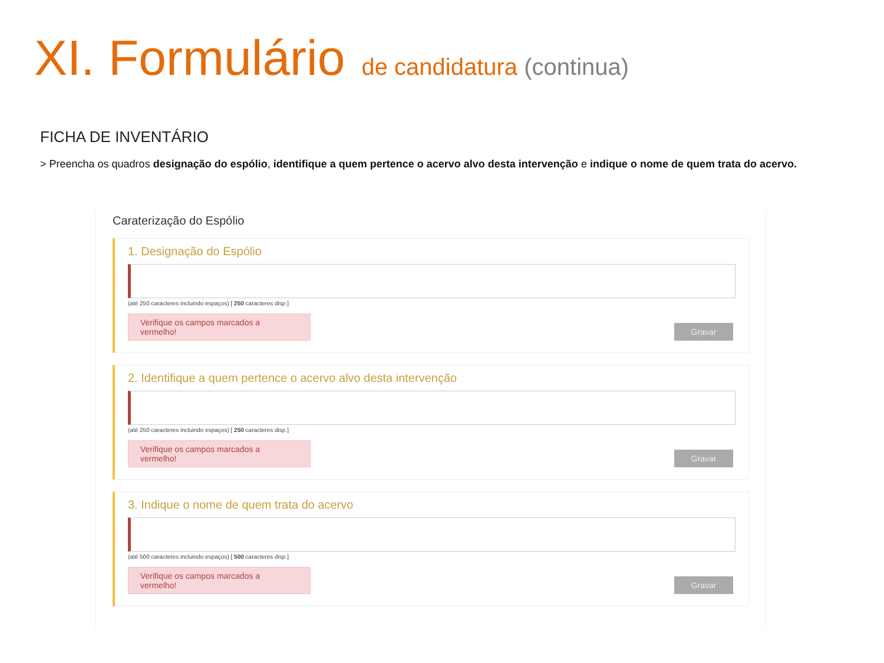XI. Formulário de candidatura (continua)
FICHA DE INVENTÁRIO
> Preencha os quadros designação do espólio, identifique a quem pertence o acervo alvo desta intervenção e indique o nome de quem trata do acervo.
Caraterização do Espólio
1. Designação do Espólio
(até 250 caracteres incluindo espaços) [ 250 caracteres disp.]
Verifique os campos marcados a vermelho!
Gravar
2. Identifique a quem pertence o acervo alvo desta intervenção
(até 250 caracteres incluindo espaços) [ 250 caracteres disp.]
Verifique os campos marcados a vermelho!
Gravar
3. Indique o nome de quem trata do acervo
(até 500 caracteres incluindo espaços) [ 500 caracteres disp.]
Verifique os campos marcados a vermelho!
Gravar